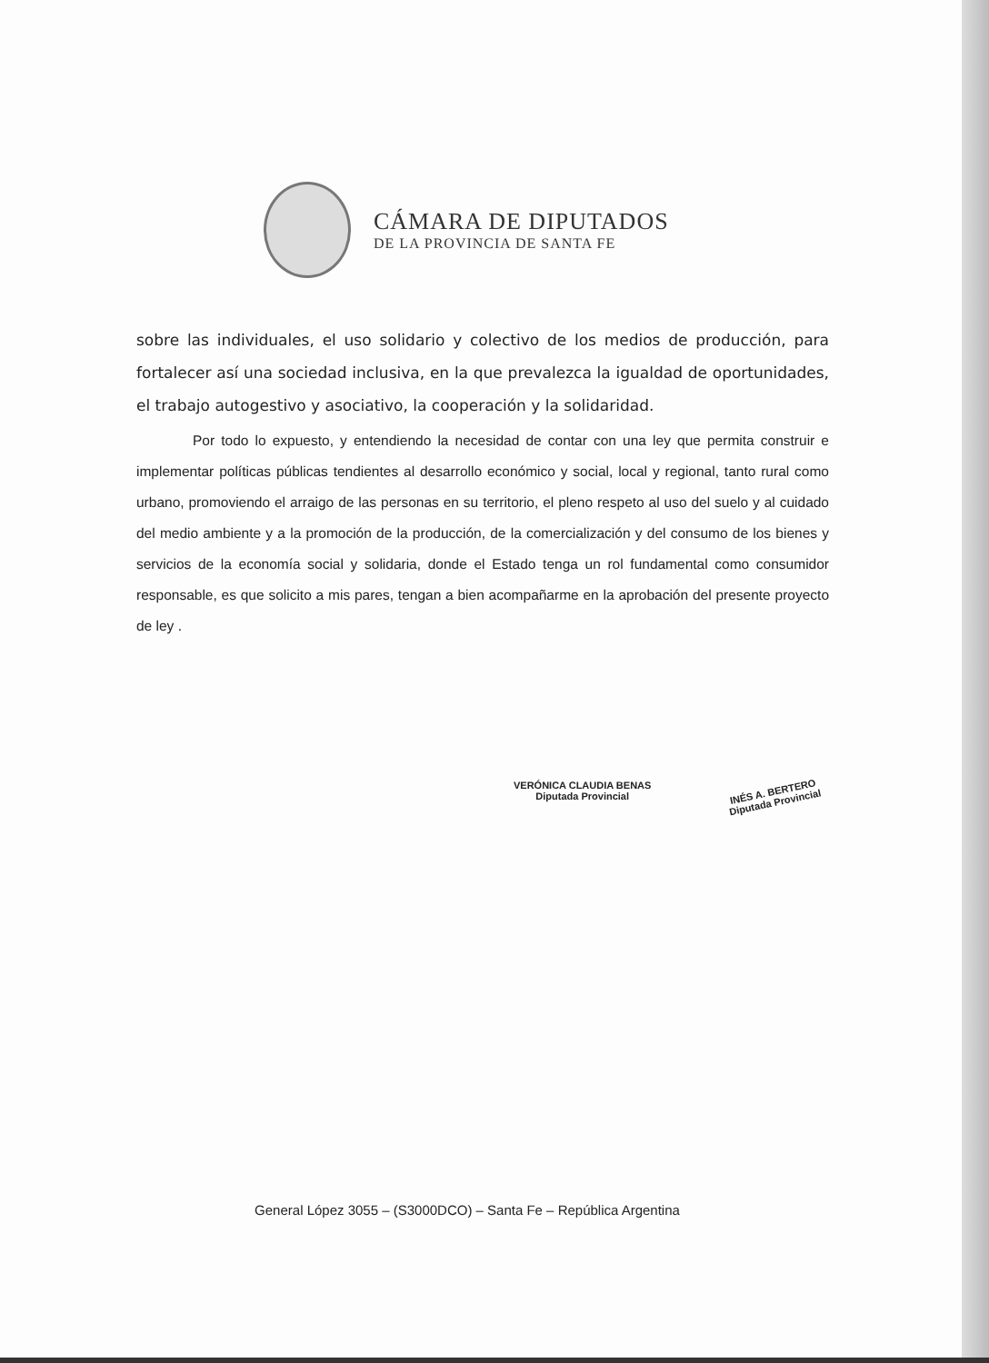CÁMARA DE DIPUTADOS
DE LA PROVINCIA DE SANTA FE
sobre las individuales, el uso solidario y colectivo de los medios de producción, para fortalecer así una sociedad inclusiva, en la que prevalezca la igualdad de oportunidades, el trabajo autogestivo y asociativo, la cooperación y la solidaridad.
Por todo lo expuesto, y entendiendo la necesidad de contar con una ley que permita construir e implementar políticas públicas tendientes al desarrollo económico y social, local y regional, tanto rural como urbano, promoviendo el arraigo de las personas en su territorio, el pleno respeto al uso del suelo y al cuidado del medio ambiente y a la promoción de la producción, de la comercialización y del consumo de los bienes y servicios de la economía social y solidaria, donde el Estado tenga un rol fundamental como consumidor responsable, es que solicito a mis pares, tengan a bien acompañarme en la aprobación del presente proyecto de ley .
VERÓNICA CLAUDIA BENAS
Diputada Provincial
INÉS A. BERTERO
Diputada Provincial
General López 3055 – (S3000DCO) – Santa Fe – República Argentina